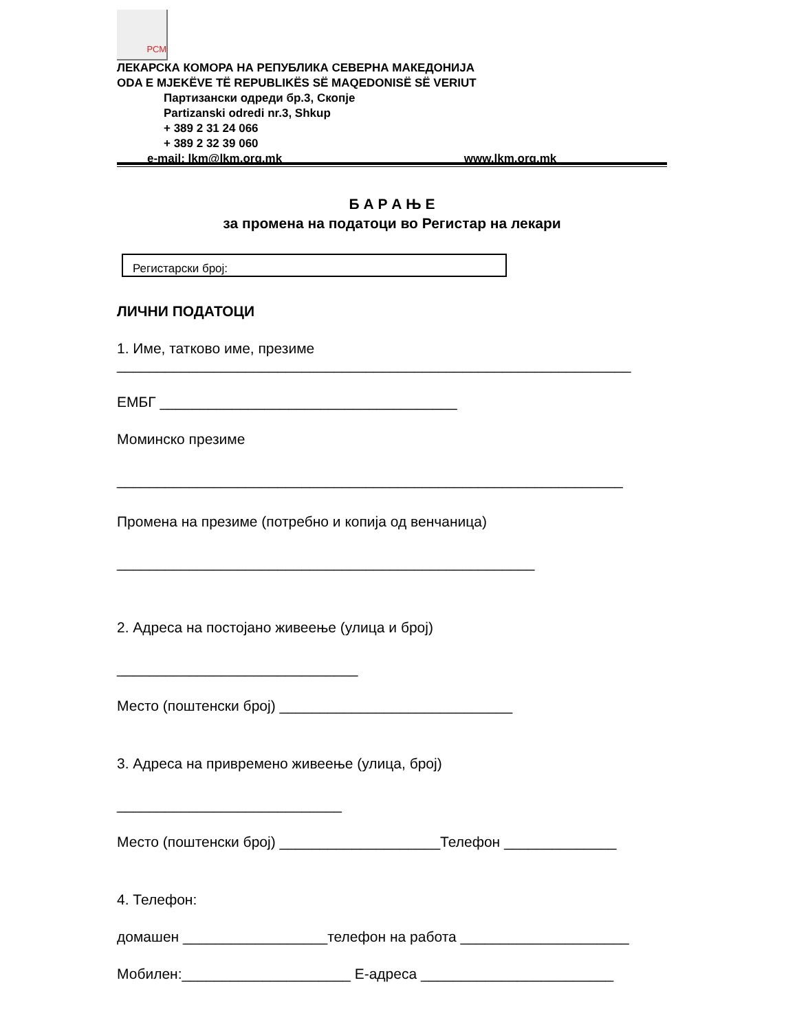РСМ
ЛЕКАРСКА КОМОРА НА РЕПУБЛИКА СЕВЕРНА МАКЕДОНИЈА
ODA E MJEKËVE TË REPUBLIKËS SË MAQEDONISË SË VERIUT
Партизански одреди бр.3, Скопје
Partizanski odredi nr.3, Shkup
+ 389 2 31 24 066
+ 389 2 32 39 060
e-mail: lkm@lkm.org.mk www.lkm.org.mk
Б А Р А Њ Е
за промена на податоци во Регистар на лекари
Регистарски број:
ЛИЧНИ ПОДАТОЦИ
1. Име, татково име, презиме
________________________________________________________________
ЕМБГ _____________________________________
Моминско презиме
_______________________________________________________________
Промена на презиме (потребно и копија од венчаница)
____________________________________________________
2. Адреса на постојано живеење (улица и број)
______________________________
Место (поштенски број) _____________________________
3. Адреса на привремено живеење (улица, број)
____________________________
Место (поштенски број) ____________________Телефон ______________
4. Телефон:
домашен __________________телефон на работа _____________________
Мобилен:_____________________ Е-адреса ________________________